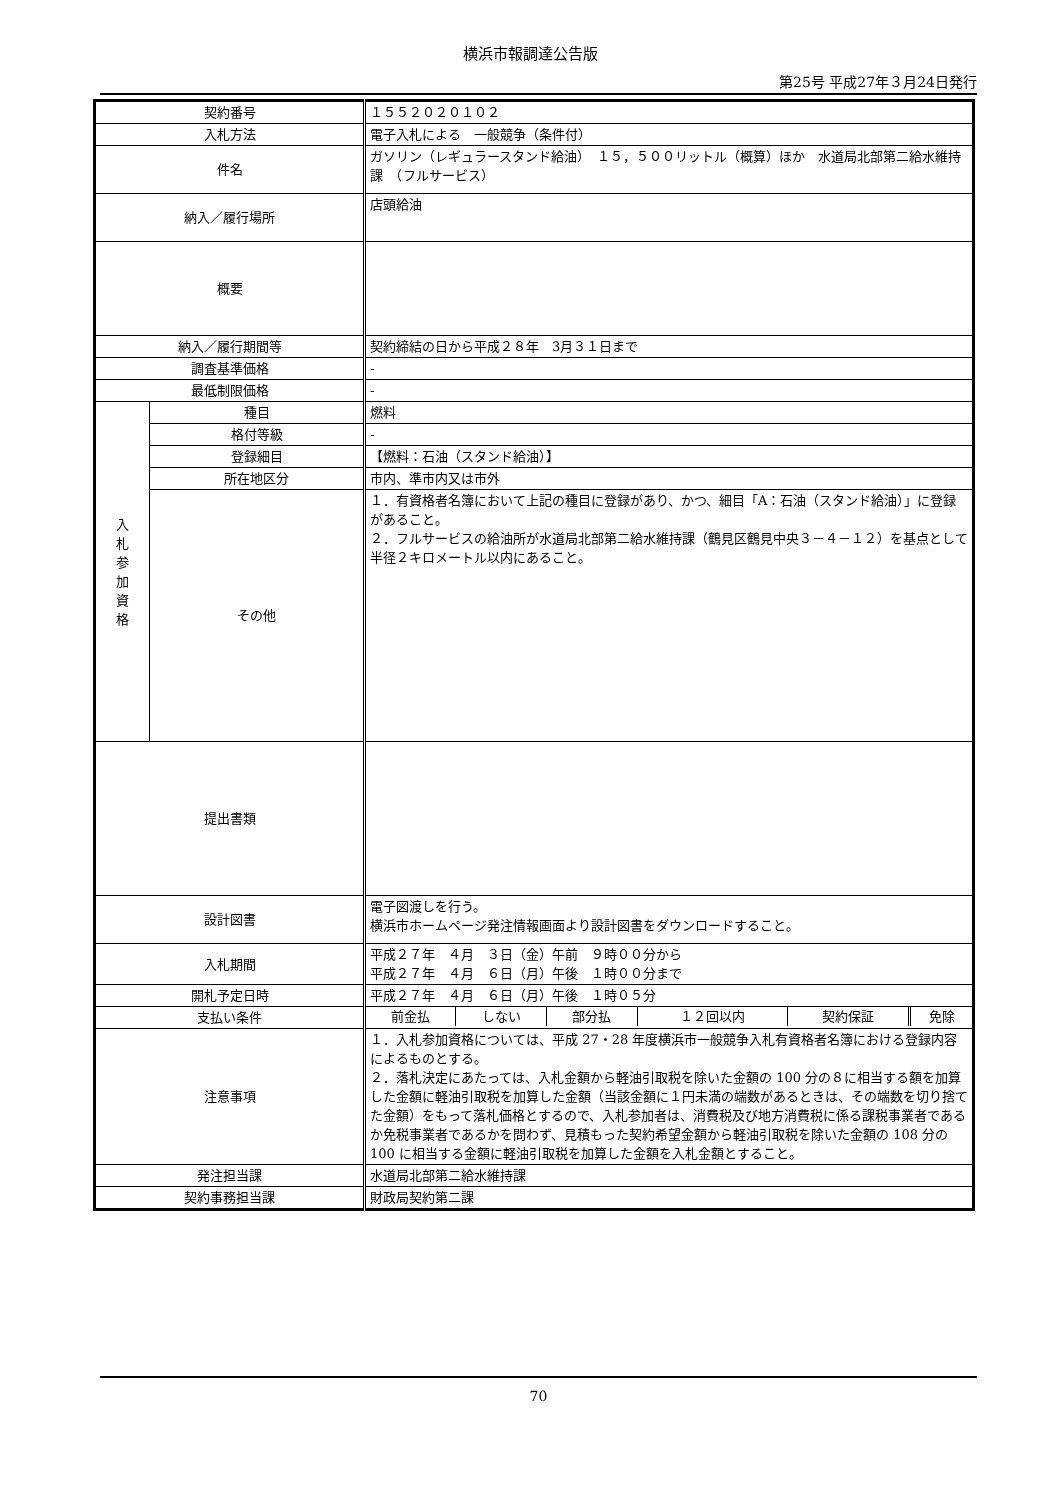横浜市報調達公告版
第25号 平成27年３月24日発行
| 契約番号 | | １５５２０２０１０２ |
| 入札方法 | | 電子入札による 一般競争（条件付） |
| 件名 | | ガソリン（レギュラースタンド給油） １５，５００リットル（概算）ほか 水道局北部第二給水維持課 （フルサービス） |
| 納入／履行場所 | | 店頭給油 |
| 概要 | | |
| 納入／履行期間等 | | 契約締結の日から平成２８年 3月３１日まで |
| 調査基準価格 | | - |
| 最低制限価格 | | - |
| 入 札 参 加 資 格 | 種目 | 燃料 |
| | 格付等級 | - |
| | 登録細目 | 【燃料：石油（スタンド給油）】 |
| | 所在地区分 | 市内、準市内又は市外 |
| | その他 | １．有資格者名簿において上記の種目に登録があり、かつ、細目「A：石油（スタンド給油）」に登録があること。 ２．フルサービスの給油所が水道局北部第二給水維持課（鶴見区鶴見中央３－４－１２）を基点として半径２キロメートル以内にあること。 |
| 提出書類 | | |
| 設計図書 | | 電子図渡しを行う。 横浜市ホームページ発注情報画面より設計図書をダウンロードすること。 |
| 入札期間 | | 平成２７年 ４月 ３日（金）午前 ９時００分から 平成２７年 ４月 ６日（月）午後 １時００分まで |
| 開札予定日時 | | 平成２７年 ４月 ６日（月）午後 １時０５分 |
| 支払い条件 | | / 前金払 / しない / 部分払 / １２回以内 / 契約保証 / 免除 / |
| 注意事項 | | １．入札参加資格については、平成 27・28 年度横浜市一般競争入札有資格者名簿における登録内容によるものとする。 ２．落札決定にあたっては、入札金額から軽油引取税を除いた金額の 100 分の８に相当する額を加算した金額に軽油引取税を加算した金額（当該金額に１円未満の端数があるときは、その端数を切り捨てた金額）をもって落札価格とするので、入札参加者は、消費税及び地方消費税に係る課税事業者であるか免税事業者であるかを問わず、見積もった契約希望金額から軽油引取税を除いた金額の 108 分の 100 に相当する金額に軽油引取税を加算した金額を入札金額とすること。 |
| 発注担当課 | | 水道局北部第二給水維持課 |
| 契約事務担当課 | | 財政局契約第二課 |
70